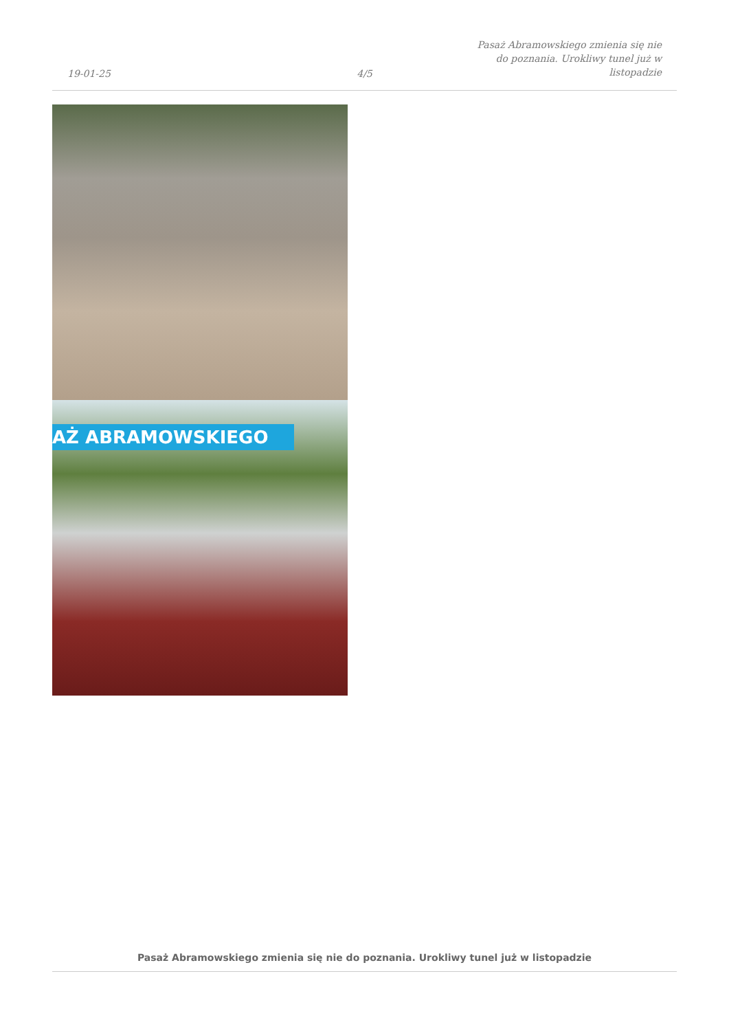19-01-25
4/5
Pasaż Abramowskiego zmienia się nie
do poznania. Urokliwy tunel już w
listopadzie
AŻ ABRAMOWSKIEGO
Pasaż Abramowskiego zmienia się nie do poznania. Urokliwy tunel już w listopadzie